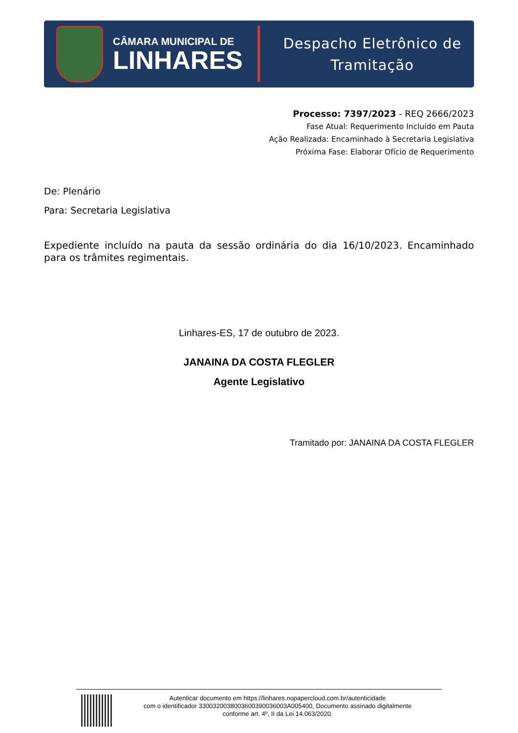CÂMARA MUNICIPAL DE
LINHARES
Despacho Eletrônico de
Tramitação
Processo: 7397/2023 - REQ 2666/2023
Fase Atual: Requerimento Incluído em Pauta
Ação Realizada: Encaminhado à Secretaria Legislativa
Próxima Fase: Elaborar Ofício de Requerimento
De: Plenário
Para: Secretaria Legislativa
Expediente incluído na pauta da sessão ordinária do dia 16/10/2023. Encaminhado para os trâmites regimentais.
Linhares-ES, 17 de outubro de 2023.
JANAINA DA COSTA FLEGLER
Agente Legislativo
Tramitado por: JANAINA DA COSTA FLEGLER
Autenticar documento em https://linhares.nopapercloud.com.br/autenticidade
com o identificador 3300320038003600390036003A005400, Documento assinado digitalmente
conforme art. 4º, II da Lei 14.063/2020.